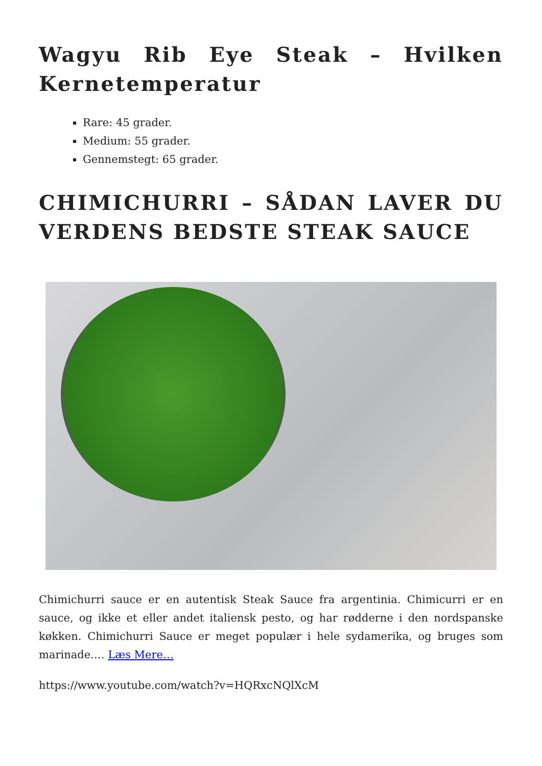Wagyu Rib Eye Steak – Hvilken Kernetemperatur
Rare: 45 grader.
Medium: 55 grader.
Gennemstegt: 65 grader.
CHIMICHURRI – SÅDAN LAVER DU VERDENS BEDSTE STEAK SAUCE
Chimichurri sauce er en autentisk Steak Sauce fra argentinia. Chimicurri er en sauce, og ikke et eller andet italiensk pesto, og har rødderne i den nordspanske køkken. Chimichurri Sauce er meget populær i hele sydamerika, og bruges som marinade.… Læs Mere…
https://www.youtube.com/watch?v=HQRxcNQlXcM